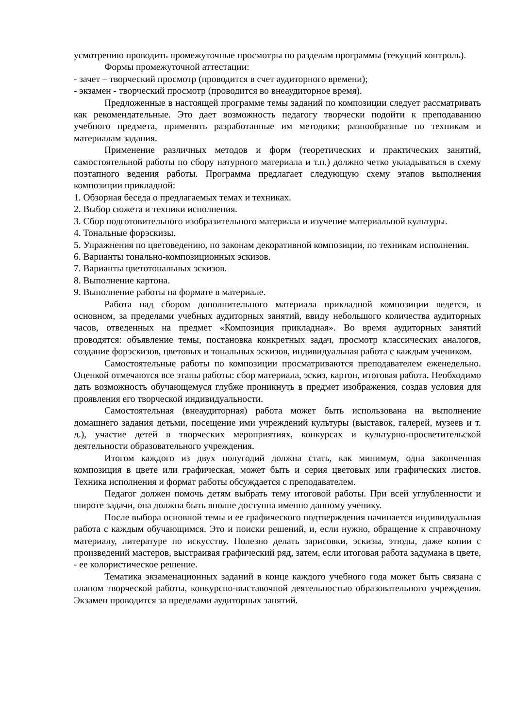усмотрению проводить промежуточные просмотры по разделам программы (текущий контроль).
Формы промежуточной аттестации:
- зачет – творческий просмотр (проводится в счет аудиторного времени);
- экзамен - творческий просмотр (проводится во внеаудиторное время).
Предложенные в настоящей программе темы заданий по композиции следует рассматривать как рекомендательные. Это дает возможность педагогу творчески подойти к преподаванию учебного предмета, применять разработанные им методики; разнообразные по техникам и материалам задания.
Применение различных методов и форм (теоретических и практических занятий, самостоятельной работы по сбору натурного материала и т.п.) должно четко укладываться в схему поэтапного ведения работы. Программа предлагает следующую схему этапов выполнения композиции прикладной:
1. Обзорная беседа о предлагаемых темах и техниках.
2. Выбор сюжета и техники исполнения.
3. Сбор подготовительного изобразительного материала и изучение материальной культуры.
4. Тональные форэскизы.
5. Упражнения по цветоведению, по законам декоративной композиции, по техникам исполнения.
6. Варианты тонально-композиционных эскизов.
7. Варианты цветотональных эскизов.
8. Выполнение картона.
9. Выполнение работы на формате в материале.
Работа над сбором дополнительного материала прикладной композиции ведется, в основном, за пределами учебных аудиторных занятий, ввиду небольшого количества аудиторных часов, отведенных на предмет «Композиция прикладная». Во время аудиторных занятий проводятся: объявление темы, постановка конкретных задач, просмотр классических аналогов, создание форэскизов, цветовых и тональных эскизов, индивидуальная работа с каждым учеником.
Самостоятельные работы по композиции просматриваются преподавателем еженедельно. Оценкой отмечаются все этапы работы: сбор материала, эскиз, картон, итоговая работа. Необходимо дать возможность обучающемуся глубже проникнуть в предмет изображения, создав условия для проявления его творческой индивидуальности.
Самостоятельная (внеаудиторная) работа может быть использована на выполнение домашнего задания детьми, посещение ими учреждений культуры (выставок, галерей, музеев и т. д.), участие детей в творческих мероприятиях, конкурсах и культурно-просветительской деятельности образовательного учреждения.
Итогом каждого из двух полугодий должна стать, как минимум, одна законченная композиция в цвете или графическая, может быть и серия цветовых или графических листов. Техника исполнения и формат работы обсуждается с преподавателем.
Педагог должен помочь детям выбрать тему итоговой работы. При всей углубленности и широте задачи, она должна быть вполне доступна именно данному ученику.
После выбора основной темы и ее графического подтверждения начинается индивидуальная работа с каждым обучающимся. Это и поиски решений, и, если нужно, обращение к справочному материалу, литературе по искусству. Полезно делать зарисовки, эскизы, этюды, даже копии с произведений мастеров, выстраивая графический ряд, затем, если итоговая работа задумана в цвете, - ее колористическое решение.
Тематика экзаменационных заданий в конце каждого учебного года может быть связана с планом творческой работы, конкурсно-выставочной деятельностью образовательного учреждения. Экзамен проводится за пределами аудиторных занятий.